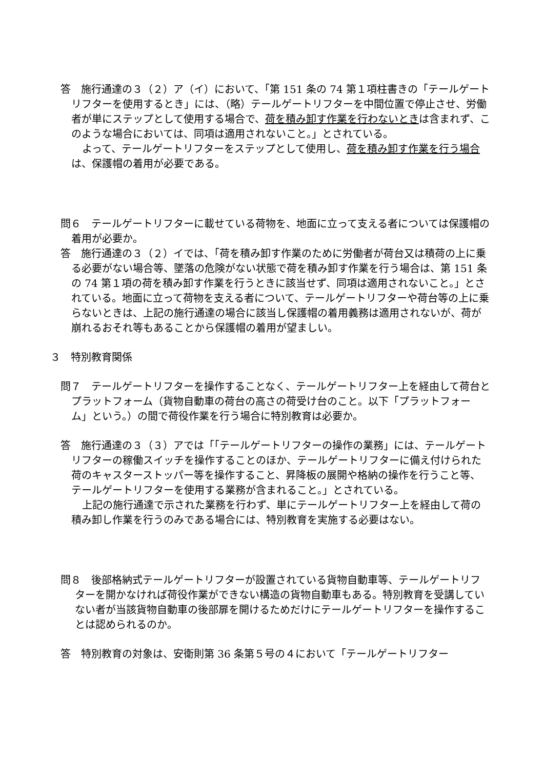答　施行通達の３（２）ア（イ）において、「第 151 条の 74 第１項柱書きの「テールゲートリフターを使用するとき」には、（略）テールゲートリフターを中間位置で停止させ、労働者が単にステップとして使用する場合で、荷を積み卸す作業を行わないときは含まれず、このような場合においては、同項は適用されないこと。」とされている。
よって、テールゲートリフターをステップとして使用し、荷を積み卸す作業を行う場合は、保護帽の着用が必要である。
問６　テールゲートリフターに載せている荷物を、地面に立って支える者については保護帽の着用が必要か。
答　施行通達の３（２）イでは、「荷を積み卸す作業のために労働者が荷台又は積荷の上に乗る必要がない場合等、墜落の危険がない状態で荷を積み卸す作業を行う場合は、第 151 条の 74 第１項の荷を積み卸す作業を行うときに該当せず、同項は適用されないこと。」とされている。地面に立って荷物を支える者について、テールゲートリフターや荷台等の上に乗らないときは、上記の施行通達の場合に該当し保護帽の着用義務は適用されないが、荷が崩れるおそれ等もあることから保護帽の着用が望ましい。
３　特別教育関係
問７　テールゲートリフターを操作することなく、テールゲートリフター上を経由して荷台とプラットフォーム（貨物自動車の荷台の高さの荷受け台のこと。以下「プラットフォーム」という。）の間で荷役作業を行う場合に特別教育は必要か。
答　施行通達の３（３）アでは「「テールゲートリフターの操作の業務」には、テールゲートリフターの稼働スイッチを操作することのほか、テールゲートリフターに備え付けられた荷のキャスターストッパー等を操作すること、昇降板の展開や格納の操作を行うこと等、テールゲートリフターを使用する業務が含まれること。」とされている。
上記の施行通達で示された業務を行わず、単にテールゲートリフター上を経由して荷の積み卸し作業を行うのみである場合には、特別教育を実施する必要はない。
問８　後部格納式テールゲートリフターが設置されている貨物自動車等、テールゲートリフターを開かなければ荷役作業ができない構造の貨物自動車もある。特別教育を受講していない者が当該貨物自動車の後部扉を開けるためだけにテールゲートリフターを操作することは認められるのか。
答　特別教育の対象は、安衛則第 36 条第５号の４において「テールゲートリフター